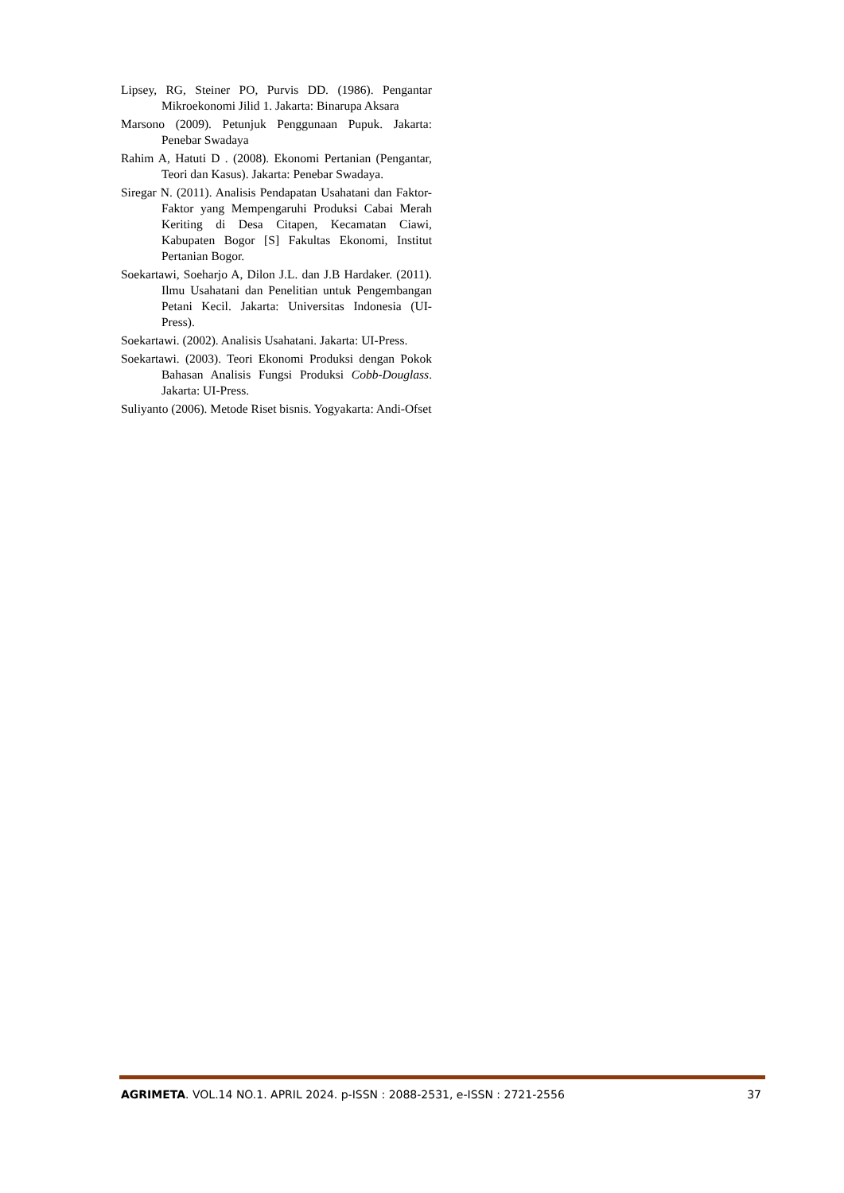Lipsey, RG, Steiner PO, Purvis DD. (1986). Pengantar Mikroekonomi Jilid 1. Jakarta: Binarupa Aksara
Marsono (2009). Petunjuk Penggunaan Pupuk. Jakarta: Penebar Swadaya
Rahim A, Hatuti D . (2008). Ekonomi Pertanian (Pengantar, Teori dan Kasus). Jakarta: Penebar Swadaya.
Siregar N. (2011). Analisis Pendapatan Usahatani dan Faktor-Faktor yang Mempengaruhi Produksi Cabai Merah Keriting di Desa Citapen, Kecamatan Ciawi, Kabupaten Bogor [S] Fakultas Ekonomi, Institut Pertanian Bogor.
Soekartawi, Soeharjo A, Dilon J.L. dan J.B Hardaker. (2011). Ilmu Usahatani dan Penelitian untuk Pengembangan Petani Kecil. Jakarta: Universitas Indonesia (UI-Press).
Soekartawi. (2002). Analisis Usahatani. Jakarta: UI-Press.
Soekartawi. (2003). Teori Ekonomi Produksi dengan Pokok Bahasan Analisis Fungsi Produksi Cobb-Douglass. Jakarta: UI-Press.
Suliyanto (2006). Metode Riset bisnis. Yogyakarta: Andi-Ofset
AGRIMETA. VOL.14 NO.1. APRIL 2024. p-ISSN : 2088-2531, e-ISSN : 2721-2556 37